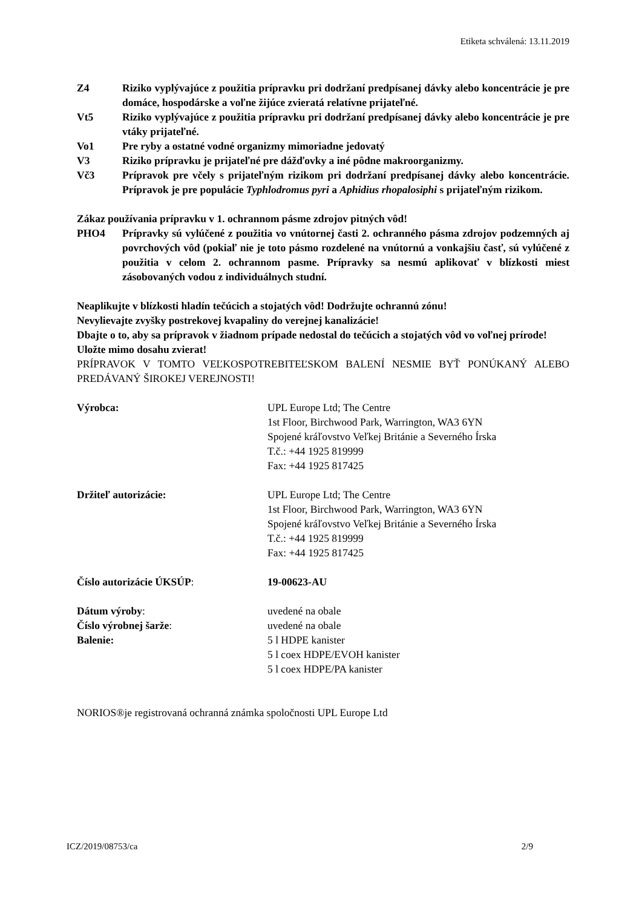Etiketa schválená: 13.11.2019
Z4 Riziko vyplývajúce z použitia prípravku pri dodržaní predpísanej dávky alebo koncentrácie je pre domáce, hospodárske a voľne žijúce zvieratá relatívne prijateľné.
Vt5 Riziko vyplývajúce z použitia prípravku pri dodržaní predpísanej dávky alebo koncentrácie je pre vtáky prijateľné.
Vo1 Pre ryby a ostatné vodné organizmy mimoriadne jedovatý
V3 Riziko prípravku je prijateľné pre dážďovky a iné pôdne makroorganizmy.
Vč3 Prípravok pre včely s prijateľným rizikom pri dodržaní predpísanej dávky alebo koncentrácie. Prípravok je pre populácie Typhlodromus pyri a Aphidius rhopalosiphi s prijateľným rizikom.
Zákaz používania prípravku v 1. ochrannom pásme zdrojov pitných vôd!
PHO4 Prípravky sú vylúčené z použitia vo vnútornej časti 2. ochranného pásma zdrojov podzemných aj povrchových vôd (pokiaľ nie je toto pásmo rozdelené na vnútornú a vonkajšiu časť, sú vylúčené z použitia v celom 2. ochrannom pasme. Prípravky sa nesmú aplikovať v blízkosti miest zásobovaných vodou z individuálnych studní.
Neaplikujte v blízkosti hladín tečúcich a stojatých vôd! Dodržujte ochrannú zónu!
Nevylievajte zvyšky postrekovej kvapaliny do verejnej kanalizácie!
Dbajte o to, aby sa prípravok v žiadnom prípade nedostal do tečúcich a stojatých vôd vo voľnej prírode!
Uložte mimo dosahu zvierat!
PRÍPRAVOK V TOMTO VEĽKOSPOTREBITEĽSKOM BALENÍ NESMIE BYŤ PONÚKANÝ ALEBO PREDÁVANÝ ŠIROKEJ VEREJNOSTI!
Výrobca: UPL Europe Ltd; The Centre
1st Floor, Birchwood Park, Warrington, WA3 6YN
Spojené kráľovstvo Veľkej Británie a Severného Írska
T.č.: +44 1925 819999
Fax: +44 1925 817425
Držiteľ autorizácie: UPL Europe Ltd; The Centre
1st Floor, Birchwood Park, Warrington, WA3 6YN
Spojené kráľovstvo Veľkej Británie a Severného Írska
T.č.: +44 1925 819999
Fax: +44 1925 817425
Číslo autorizácie ÚKSÚP: 19-00623-AU
Dátum výroby: uvedené na obale
Číslo výrobnej šarže: uvedené na obale
Balenie: 5 l HDPE kanister
5 l coex HDPE/EVOH kanister
5 l coex HDPE/PA kanister
NORIOS®je registrovaná ochranná známka spoločnosti UPL Europe Ltd
ICZ/2019/08753/ca 2/9